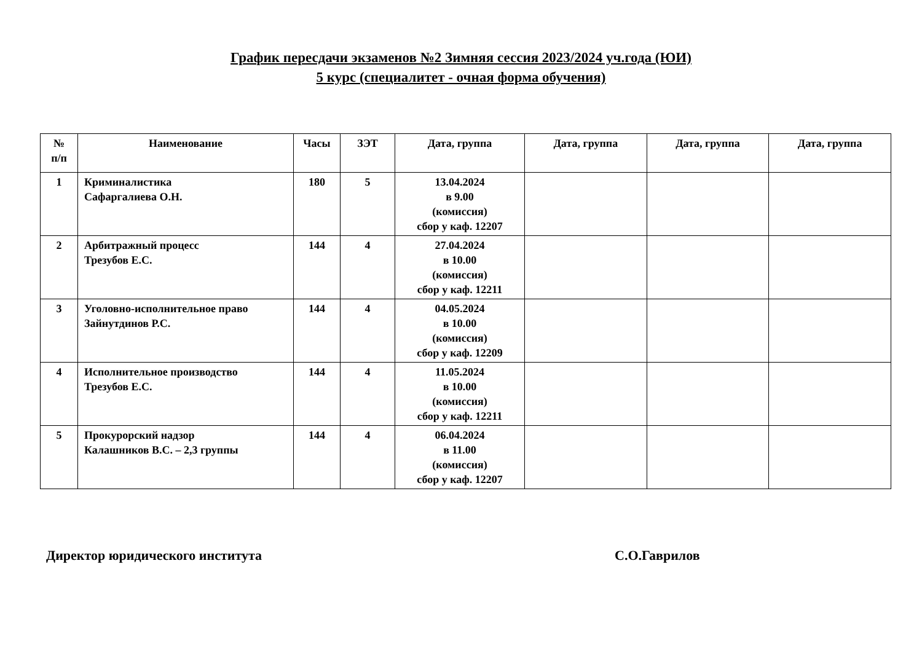График пересдачи экзаменов №2 Зимняя сессия 2023/2024 уч.года (ЮИ)
5 курс (специалитет - очная форма обучения)
| № п/п | Наименование | Часы | ЗЭТ | Дата, группа | Дата, группа | Дата, группа | Дата, группа |
| --- | --- | --- | --- | --- | --- | --- | --- |
| 1 | Криминалистика Сафаргалиева О.Н. | 180 | 5 | 13.04.2024 в 9.00 (комиссия) сбор у каф. 12207 | | | |
| 2 | Арбитражный процесс Трезубов Е.С. | 144 | 4 | 27.04.2024 в 10.00 (комиссия) сбор у каф. 12211 | | | |
| 3 | Уголовно-исполнительное право Зайнутдинов Р.С. | 144 | 4 | 04.05.2024 в 10.00 (комиссия) сбор у каф. 12209 | | | |
| 4 | Исполнительное производство Трезубов Е.С. | 144 | 4 | 11.05.2024 в 10.00 (комиссия) сбор у каф. 12211 | | | |
| 5 | Прокурорский надзор Калашников В.С. – 2,3 группы | 144 | 4 | 06.04.2024 в 11.00 (комиссия) сбор у каф. 12207 | | | |
Директор юридического института С.О.Гаврилов